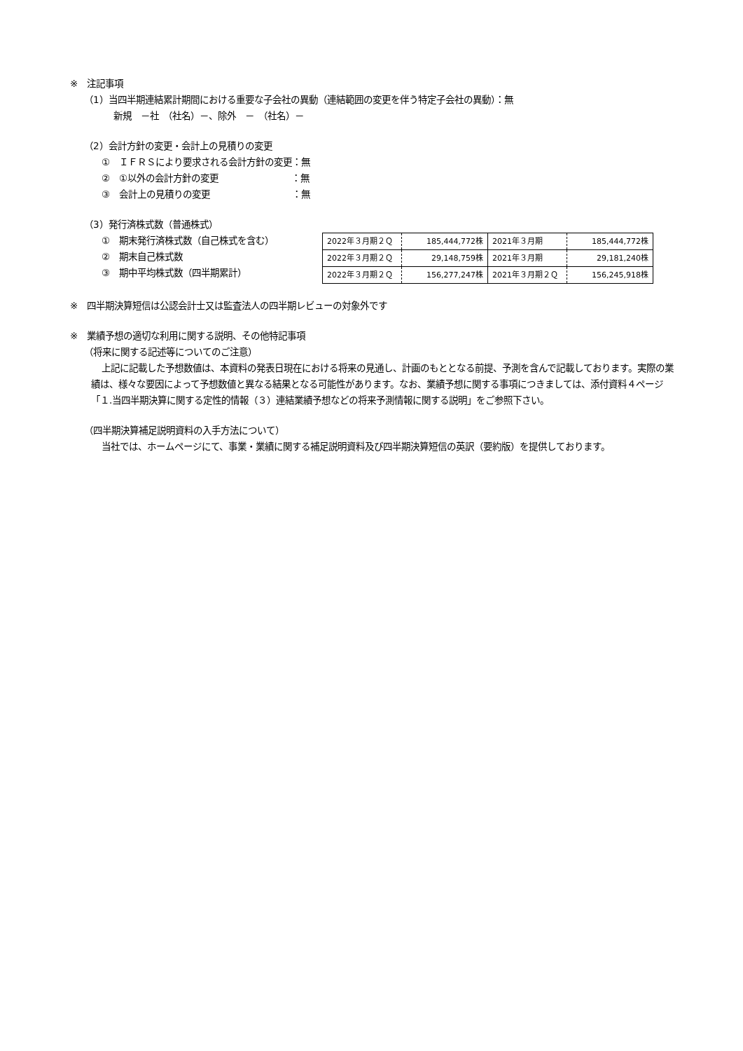※　注記事項
（1）当四半期連結累計期間における重要な子会社の異動（連結範囲の変更を伴う特定子会社の異動）：無
新規　－社　（社名）－、除外　－　（社名）－
（2）会計方針の変更・会計上の見積りの変更
①　ＩＦＲＳにより要求される会計方針の変更：無
②　①以外の会計方針の変更　　　　　　　　：無
③　会計上の見積りの変更　　　　　　　　　：無
（3）発行済株式数（普通株式）
①　期末発行済株式数（自己株式を含む）
②　期末自己株式数
③　期中平均株式数（四半期累計）
| 2022年３月期２Ｑ | 185,444,772株 | 2021年３月期 | 185,444,772株 |
| 2022年３月期２Ｑ | 29,148,759株 | 2021年３月期 | 29,181,240株 |
| 2022年３月期２Ｑ | 156,277,247株 | 2021年３月期２Ｑ | 156,245,918株 |
※　四半期決算短信は公認会計士又は監査法人の四半期レビューの対象外です
※　業績予想の適切な利用に関する説明、その他特記事項
（将来に関する記述等についてのご注意）
上記に記載した予想数値は、本資料の発表日現在における将来の見通し、計画のもととなる前提、予測を含んで記載しております。実際の業績は、様々な要因によって予想数値と異なる結果となる可能性があります。なお、業績予想に関する事項につきましては、添付資料４ページ「１.当四半期決算に関する定性的情報（３）連結業績予想などの将来予測情報に関する説明」をご参照下さい。
（四半期決算補足説明資料の入手方法について）
当社では、ホームページにて、事業・業績に関する補足説明資料及び四半期決算短信の英訳（要約版）を提供しております。